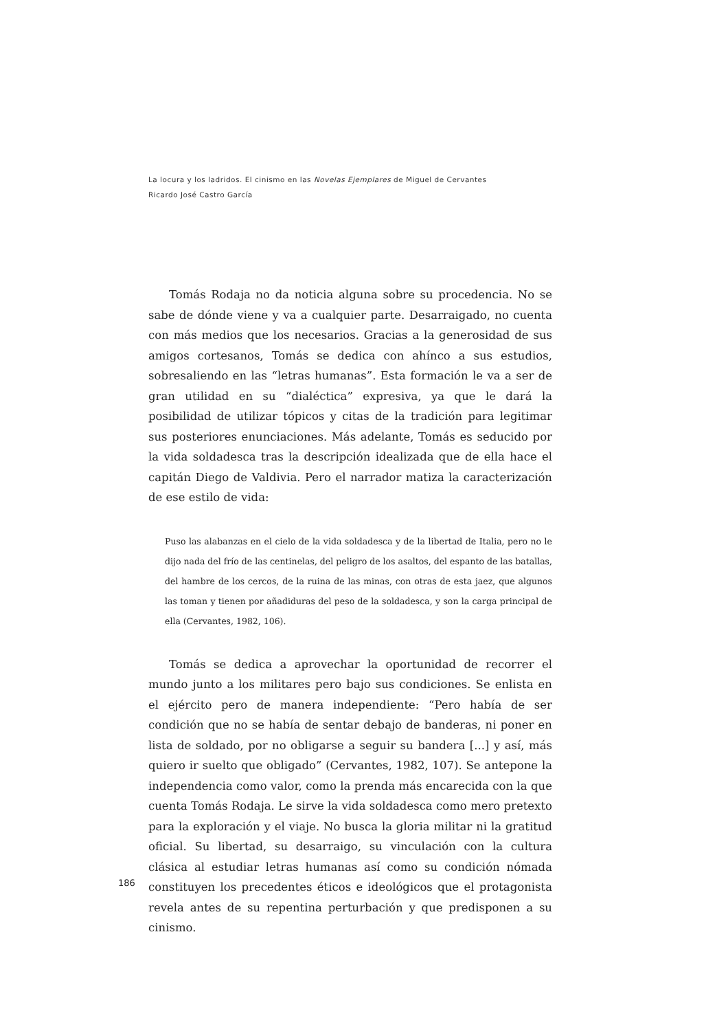La locura y los ladridos. El cinismo en las Novelas Ejemplares de Miguel de Cervantes
Ricardo José Castro García
Tomás Rodaja no da noticia alguna sobre su procedencia. No se sabe de dónde viene y va a cualquier parte. Desarraigado, no cuenta con más medios que los necesarios. Gracias a la generosidad de sus amigos cortesanos, Tomás se dedica con ahínco a sus estudios, sobresaliendo en las “letras humanas”. Esta formación le va a ser de gran utilidad en su “dialéctica” expresiva, ya que le dará la posibilidad de utilizar tópicos y citas de la tradición para legitimar sus posteriores enunciaciones. Más adelante, Tomás es seducido por la vida soldadesca tras la descripción idealizada que de ella hace el capitán Diego de Valdivia. Pero el narrador matiza la caracterización de ese estilo de vida:
Puso las alabanzas en el cielo de la vida soldadesca y de la libertad de Italia, pero no le dijo nada del frío de las centinelas, del peligro de los asaltos, del espanto de las batallas, del hambre de los cercos, de la ruina de las minas, con otras de esta jaez, que algunos las toman y tienen por añadiduras del peso de la soldadesca, y son la carga principal de ella (Cervantes, 1982, 106).
Tomás se dedica a aprovechar la oportunidad de recorrer el mundo junto a los militares pero bajo sus condiciones. Se enlista en el ejército pero de manera independiente: “Pero había de ser condición que no se había de sentar debajo de banderas, ni poner en lista de soldado, por no obligarse a seguir su bandera [...] y así, más quiero ir suelto que obligado” (Cervantes, 1982, 107). Se antepone la independencia como valor, como la prenda más encarecida con la que cuenta Tomás Rodaja. Le sirve la vida soldadesca como mero pretexto para la exploración y el viaje. No busca la gloria militar ni la gratitud oficial. Su libertad, su desarraigo, su vinculación con la cultura clásica al estudiar letras humanas así como su condición nómada constituyen los precedentes éticos e ideológicos que el protagonista revela antes de su repentina perturbación y que predisponen a su cinismo.
186